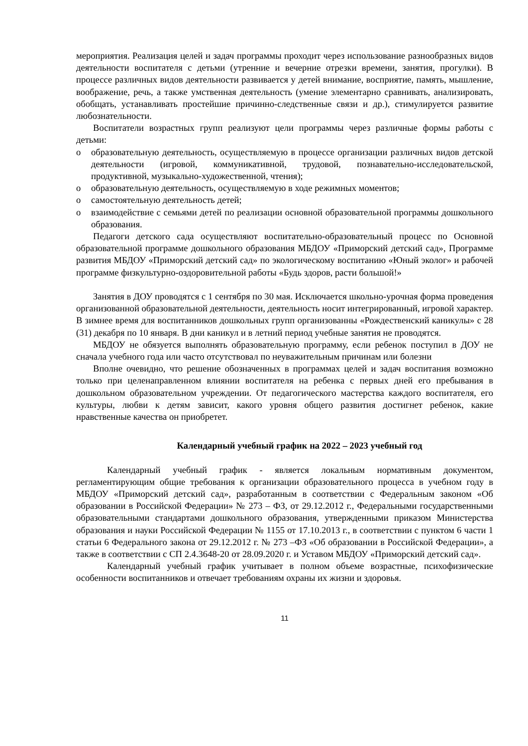мероприятия. Реализация целей и задач программы проходит через использование разнообразных видов деятельности воспитателя с детьми (утренние и вечерние отрезки времени, занятия, прогулки). В процессе различных видов деятельности развивается у детей внимание, восприятие, память, мышление, воображение, речь, а также умственная деятельность (умение элементарно сравнивать, анализировать, обобщать, устанавливать простейшие причинно-следственные связи и др.), стимулируется развитие любознательности.
Воспитатели возрастных групп реализуют цели программы через различные формы работы с детьми:
o образовательную деятельность, осуществляемую в процессе организации различных видов детской деятельности (игровой, коммуникативной, трудовой, познавательно-исследовательской, продуктивной, музыкально-художественной, чтения);
o образовательную деятельность, осуществляемую в ходе режимных моментов;
o самостоятельную деятельность детей;
o взаимодействие с семьями детей по реализации основной образовательной программы дошкольного образования.
Педагоги детского сада осуществляют воспитательно-образовательный процесс по Основной образовательной программе дошкольного образования МБДОУ «Приморский детский сад», Программе развития МБДОУ «Приморский детский сад» по экологическому воспитанию «Юный эколог» и рабочей программе физкультурно-оздоровительной работы «Будь здоров, расти большой!»
Занятия в ДОУ проводятся с 1 сентября по 30 мая. Исключается школьно-урочная форма проведения организованной образовательной деятельности, деятельность носит интегрированный, игровой характер. В зимнее время для воспитанников дошкольных групп организованны «Рождественский каникулы» с 28 (31) декабря по 10 января. В дни каникул и в летний период учебные занятия не проводятся.
МБДОУ не обязуется выполнять образовательную программу, если ребенок поступил в ДОУ не сначала учебного года или часто отсутствовал по неуважительным причинам или болезни
Вполне очевидно, что решение обозначенных в программах целей и задач воспитания возможно только при целенаправленном влиянии воспитателя на ребенка с первых дней его пребывания в дошкольном образовательном учреждении. От педагогического мастерства каждого воспитателя, его культуры, любви к детям зависит, какого уровня общего развития достигнет ребенок, какие нравственные качества он приобретет.
Календарный учебный график на 2022 – 2023 учебный год
Календарный учебный график - является локальным нормативным документом, регламентирующим общие требования к организации образовательного процесса в учебном году в МБДОУ «Приморский детский сад», разработанным в соответствии с Федеральным законом «Об образовании в Российской Федерации» № 273 – ФЗ, от 29.12.2012 г., Федеральными государственными образовательными стандартами дошкольного образования, утвержденными приказом Министерства образования и науки Российской Федерации № 1155 от 17.10.2013 г., в соответствии с пунктом 6 части 1 статьи 6 Федерального закона от 29.12.2012 г. № 273 –ФЗ «Об образовании в Российской Федерации», а также в соответствии с СП 2.4.3648-20 от 28.09.2020 г. и Уставом МБДОУ «Приморский детский сад».
Календарный учебный график учитывает в полном объеме возрастные, психофизические особенности воспитанников и отвечает требованиям охраны их жизни и здоровья.
11